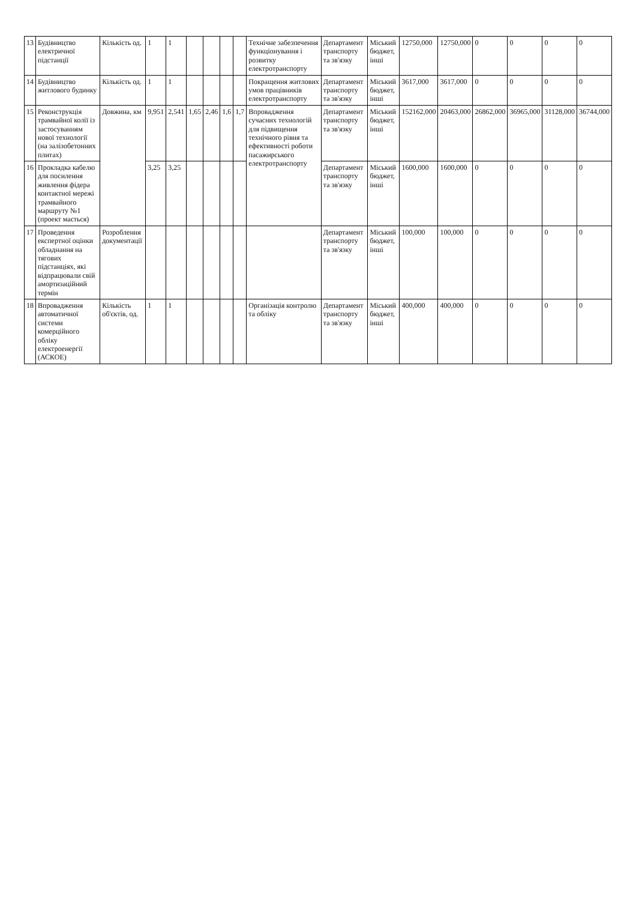| 13 | Будівництво електричної підстанції | Кількість од. | 1 | 1 | | | | | Технічне забезпечення функціонування і розвитку електротранспорту | Департамент транспорту та зв'язку | Міський бюджет, інші | 12750,000 | 12750,000 | 0 | 0 | 0 | 0 |
| 14 | Будівництво житлового будинку | Кількість од. | 1 | 1 | | | | | Покращення житлових умов працівників електротранспорту | Департамент транспорту та зв'язку | Міський бюджет, інші | 3617,000 | 3617,000 | 0 | 0 | 0 | 0 |
| 15 | Реконструкція трамвайної колії із застосуванням нової технології (на залізобетонних плитах) | Довжина, км | 9,951 | 2,541 | 1,65 | 2,46 | 1,6 | 1,7 | Впровадження сучасних технологій для підвищення технічного рівня та ефективності роботи пасажирського електротранспорту | Департамент транспорту та зв'язку | Міський бюджет, інші | 152162,000 | 20463,000 | 26862,000 | 36965,000 | 31128,000 | 36744,000 |
| 16 | Прокладка кабелю для посилення живлення фідера контактної мережі трамвайного маршруту №1 (проект мається) | | 3,25 | 3,25 | | | | | | Департамент транспорту та зв'язку | Міський бюджет, інші | 1600,000 | 1600,000 | 0 | 0 | 0 | 0 |
| 17 | Проведення експертної оцінки обладнання на тягових підстанціях, які відпрацювали свій амортизаційний термін | Розроблення документації | | | | | | | | Департамент транспорту та зв'язку | Міський бюджет, інші | 100,000 | 100,000 | 0 | 0 | 0 | 0 |
| 18 | Впровадження автоматичної системи комерційного обліку електроенергії (АСКОЕ) | Кількість об'єктів, од. | 1 | 1 | | | | | Організація контролю та обліку | Департамент транспорту та зв'язку | Міський бюджет, інші | 400,000 | 400,000 | 0 | 0 | 0 | 0 |